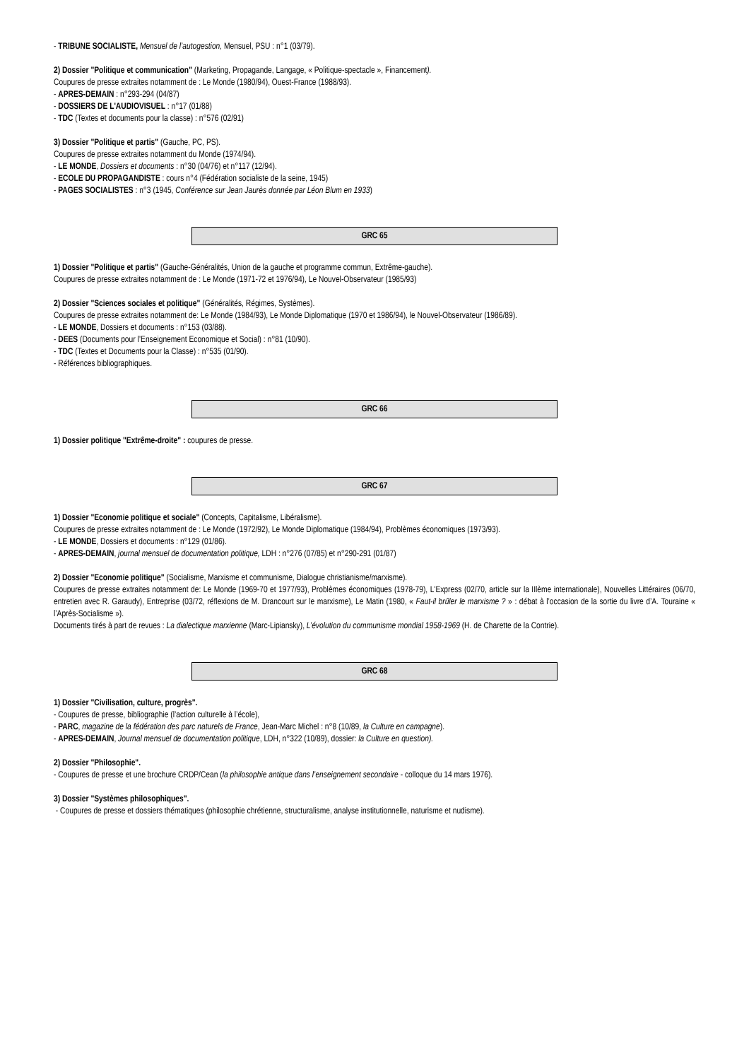- TRIBUNE SOCIALISTE, Mensuel de l’autogestion, Mensuel, PSU : n°1 (03/79).
2) Dossier "Politique et communication" (Marketing, Propagande, Langage, « Politique-spectacle », Financement).
Coupures de presse extraites notamment de : Le Monde (1980/94), Ouest-France (1988/93).
- APRES-DEMAIN : n°293-294 (04/87)
- DOSSIERS DE L'AUDIOVISUEL : n°17 (01/88)
- TDC (Textes et documents pour la classe) : n°576 (02/91)
3) Dossier "Politique et partis" (Gauche, PC, PS).
Coupures de presse extraites notamment du Monde (1974/94).
- LE MONDE, Dossiers et documents : n°30 (04/76) et n°117 (12/94).
- ECOLE DU PROPAGANDISTE : cours n°4 (Fédération socialiste de la seine, 1945)
- PAGES SOCIALISTES : n°3 (1945, Conférence sur Jean Jaurès donnée par Léon Blum en 1933)
GRC 65
1) Dossier "Politique et partis" (Gauche-Généralités, Union de la gauche et programme commun, Extrême-gauche).
Coupures de presse extraites notamment de : Le Monde (1971-72 et 1976/94), Le Nouvel-Observateur (1985/93)
2) Dossier "Sciences sociales et politique" (Généralités, Régimes, Systèmes).
Coupures de presse extraites notamment de: Le Monde (1984/93), Le Monde Diplomatique (1970 et 1986/94), le Nouvel-Observateur (1986/89).
- LE MONDE, Dossiers et documents : n°153 (03/88).
- DEES (Documents pour l’Enseignement Economique et Social) : n°81 (10/90).
- TDC (Textes et Documents pour la Classe) : n°535 (01/90).
- Références bibliographiques.
GRC 66
1) Dossier politique "Extrême-droite" : coupures de presse.
GRC 67
1) Dossier "Economie politique et sociale" (Concepts, Capitalisme, Libéralisme).
Coupures de presse extraites notamment de : Le Monde (1972/92), Le Monde Diplomatique (1984/94), Problèmes économiques (1973/93).
- LE MONDE, Dossiers et documents : n°129 (01/86).
- APRES-DEMAIN, journal mensuel de documentation politique, LDH : n°276 (07/85) et n°290-291 (01/87)
2) Dossier "Economie politique" (Socialisme, Marxisme et communisme, Dialogue christianisme/marxisme).
Coupures de presse extraites notamment de: Le Monde (1969-70 et 1977/93), Problèmes économiques (1978-79), L'Express (02/70, article sur la IIlème internationale), Nouvelles Littéraires (06/70, entretien avec R. Garaudy), Entreprise (03/72, réflexions de M. Drancourt sur le marxisme), Le Matin (1980, « Faut-il brûler le marxisme ? » : débat à l’occasion de la sortie du livre d’A. Touraine « l’Après-Socialisme »).
Documents tirés à part de revues : La dialectique marxienne (Marc-Lipiansky), L’évolution du communisme mondial 1958-1969 (H. de Charette de la Contrie).
GRC 68
1) Dossier "Civilisation, culture, progrès".
- Coupures de presse, bibliographie (l’action culturelle à l’école),
- PARC, magazine de la fédération des parc naturels de France, Jean-Marc Michel : n°8 (10/89, la Culture en campagne).
- APRES-DEMAIN, Journal mensuel de documentation politique, LDH, n°322 (10/89), dossier: la Culture en question).
2) Dossier "Philosophie".
- Coupures de presse et une brochure CRDP/Cean (la philosophie antique dans l’enseignement secondaire - colloque du 14 mars 1976).
3) Dossier "Systèmes philosophiques".
- Coupures de presse et dossiers thématiques (philosophie chrétienne, structuralisme, analyse institutionnelle, naturisme et nudisme).